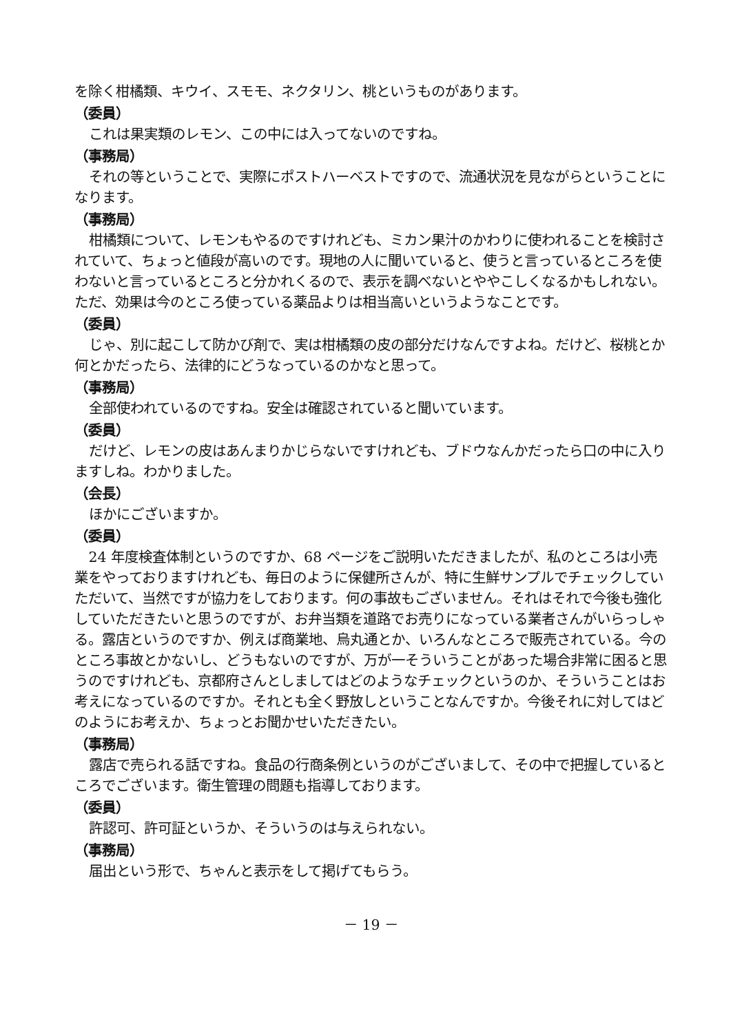を除く柑橘類、キウイ、スモモ、ネクタリン、桃というものがあります。
（委員）
これは果実類のレモン、この中には入ってないのですね。
（事務局）
それの等ということで、実際にポストハーベストですので、流通状況を見ながらということになります。
（事務局）
柑橘類について、レモンもやるのですけれども、ミカン果汁のかわりに使われることを検討されていて、ちょっと値段が高いのです。現地の人に聞いていると、使うと言っているところを使わないと言っているところと分かれくるので、表示を調べないとややこしくなるかもしれない。ただ、効果は今のところ使っている薬品よりは相当高いというようなことです。
（委員）
じゃ、別に起こして防かび剤で、実は柑橘類の皮の部分だけなんですよね。だけど、桜桃とか何とかだったら、法律的にどうなっているのかなと思って。
（事務局）
全部使われているのですね。安全は確認されていると聞いています。
（委員）
だけど、レモンの皮はあんまりかじらないですけれども、ブドウなんかだったら口の中に入りますしね。わかりました。
（会長）
ほかにございますか。
（委員）
24 年度検査体制というのですか、68 ページをご説明いただきましたが、私のところは小売業をやっておりますけれども、毎日のように保健所さんが、特に生鮮サンプルでチェックしていただいて、当然ですが協力をしております。何の事故もございません。それはそれで今後も強化していただきたいと思うのですが、お弁当類を道路でお売りになっている業者さんがいらっしゃる。露店というのですか、例えば商業地、烏丸通とか、いろんなところで販売されている。今のところ事故とかないし、どうもないのですが、万が一そういうことがあった場合非常に困ると思うのですけれども、京都府さんとしましてはどのようなチェックというのか、そういうことはお考えになっているのですか。それとも全く野放しということなんですか。今後それに対してはどのようにお考えか、ちょっとお聞かせいただきたい。
（事務局）
露店で売られる話ですね。食品の行商条例というのがございまして、その中で把握しているところでございます。衛生管理の問題も指導しております。
（委員）
許認可、許可証というか、そういうのは与えられない。
（事務局）
届出という形で、ちゃんと表示をして掲げてもらう。
－ 19 －